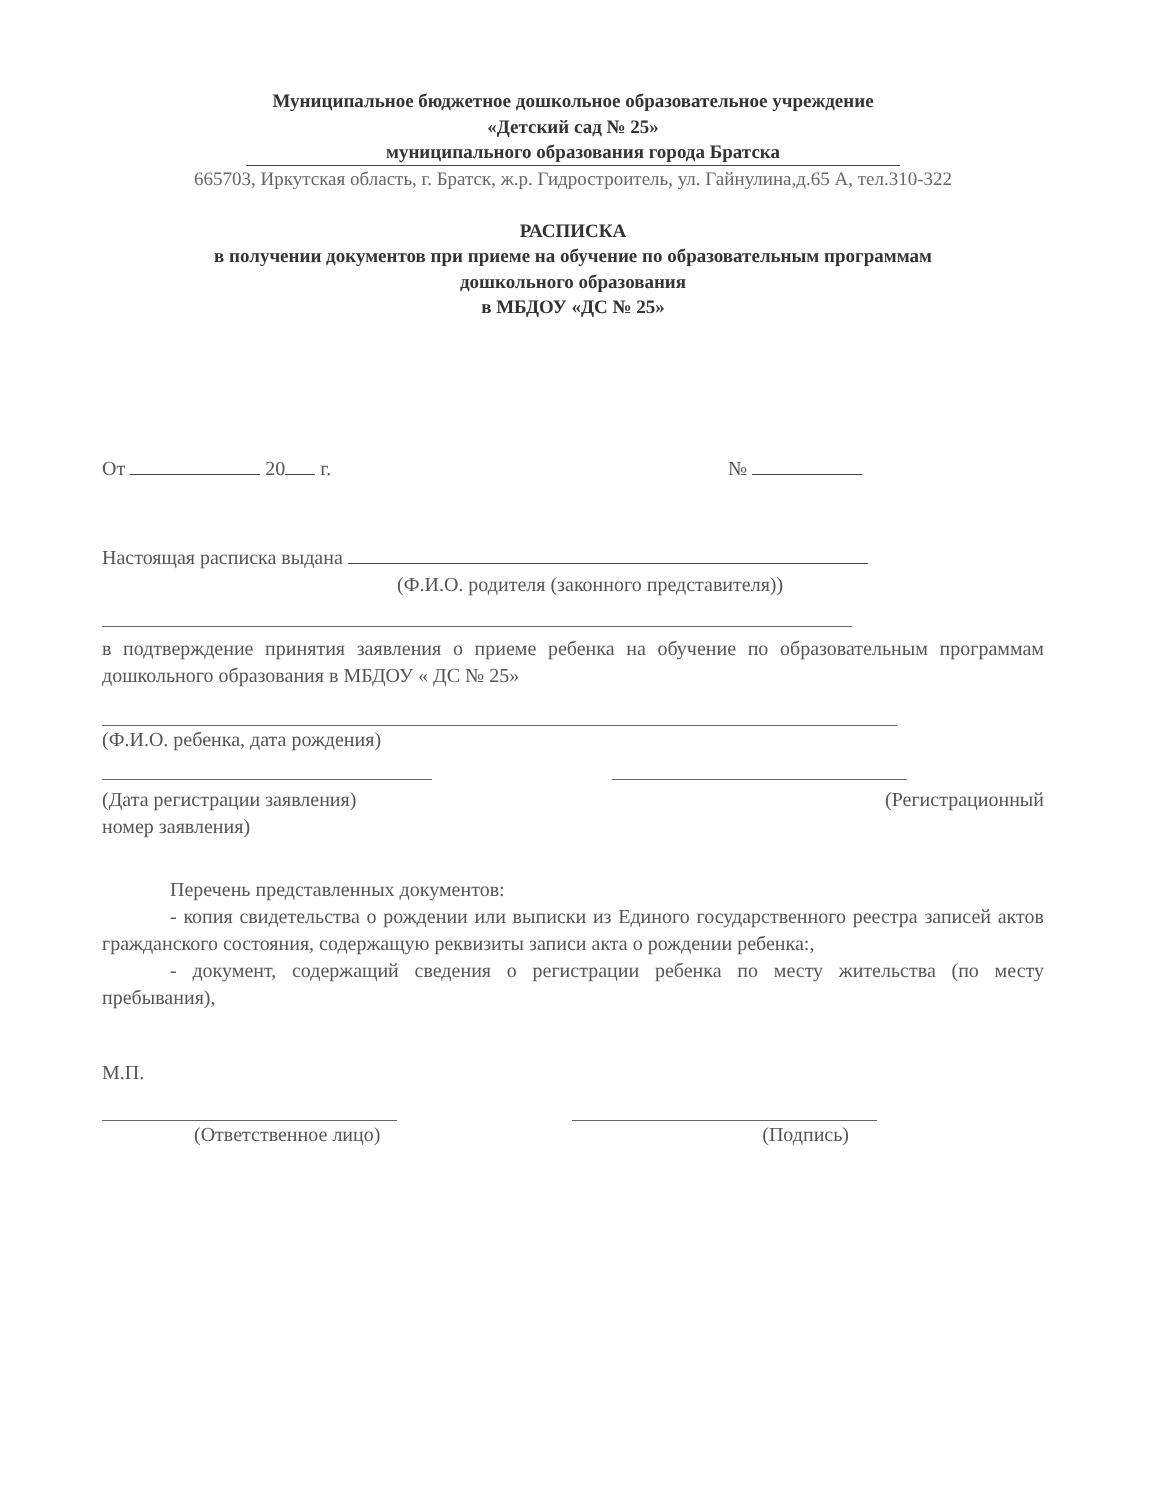Муниципальное бюджетное дошкольное образовательное учреждение
«Детский сад № 25»
муниципального образования города Братска
665703, Иркутская область, г. Братск, ж.р. Гидростроитель, ул. Гайнулина,д.65 А, тел.310-322
РАСПИСКА
в получении документов при приеме на обучение по образовательным программам
дошкольного образования
в МБДОУ «ДС № 25»
От 20 г. №
Настоящая расписка выдана
(Ф.И.О. родителя (законного представителя))
в подтверждение принятия заявления о приеме ребенка на обучение по образовательным программам дошкольного образования в МБДОУ « ДС № 25»
(Ф.И.О. ребенка, дата рождения)
(Дата регистрации заявления) (Регистрационный
номер заявления)
Перечень представленных документов:
- копия свидетельства о рождении или выписки из Единого государственного реестра записей актов гражданского состояния, содержащую реквизиты записи акта о рождении ребенка:,
- документ, содержащий сведения о регистрации ребенка по месту жительства (по месту пребывания),
М.П.
(Ответственное лицо) (Подпись)